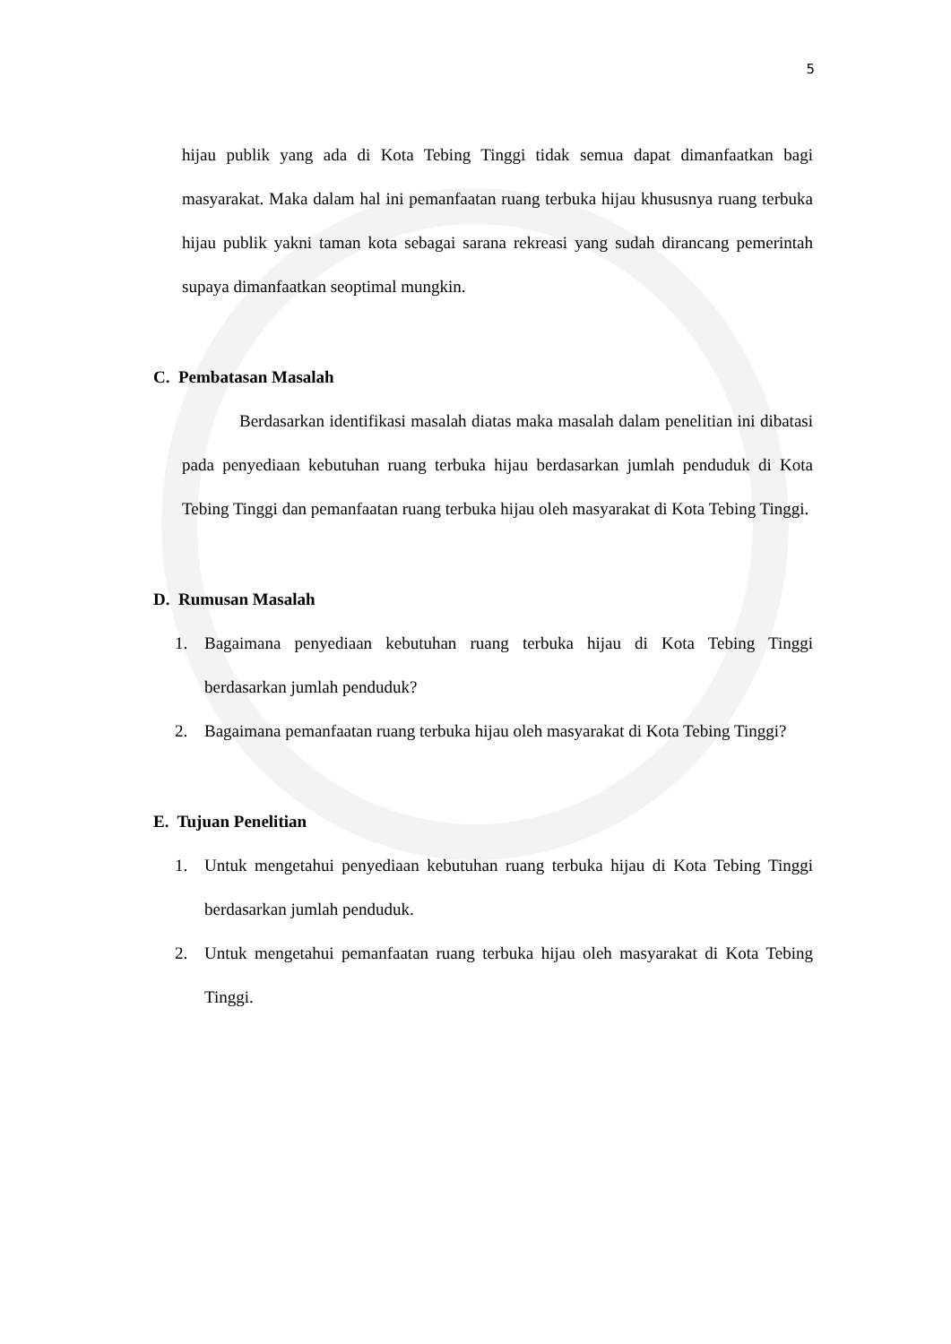5
hijau publik yang ada di Kota Tebing Tinggi tidak semua dapat dimanfaatkan bagi masyarakat. Maka dalam hal ini pemanfaatan ruang terbuka hijau khususnya ruang terbuka hijau publik yakni taman kota sebagai sarana rekreasi yang sudah dirancang pemerintah supaya dimanfaatkan seoptimal mungkin.
C. Pembatasan Masalah
Berdasarkan identifikasi masalah diatas maka masalah dalam penelitian ini dibatasi pada penyediaan kebutuhan ruang terbuka hijau berdasarkan jumlah penduduk di Kota Tebing Tinggi dan pemanfaatan ruang terbuka hijau oleh masyarakat di Kota Tebing Tinggi.
D. Rumusan Masalah
1. Bagaimana penyediaan kebutuhan ruang terbuka hijau di Kota Tebing Tinggi berdasarkan jumlah penduduk?
2. Bagaimana pemanfaatan ruang terbuka hijau oleh masyarakat di Kota Tebing Tinggi?
E. Tujuan Penelitian
1. Untuk mengetahui penyediaan kebutuhan ruang terbuka hijau di Kota Tebing Tinggi berdasarkan jumlah penduduk.
2. Untuk mengetahui pemanfaatan ruang terbuka hijau oleh masyarakat di Kota Tebing Tinggi.